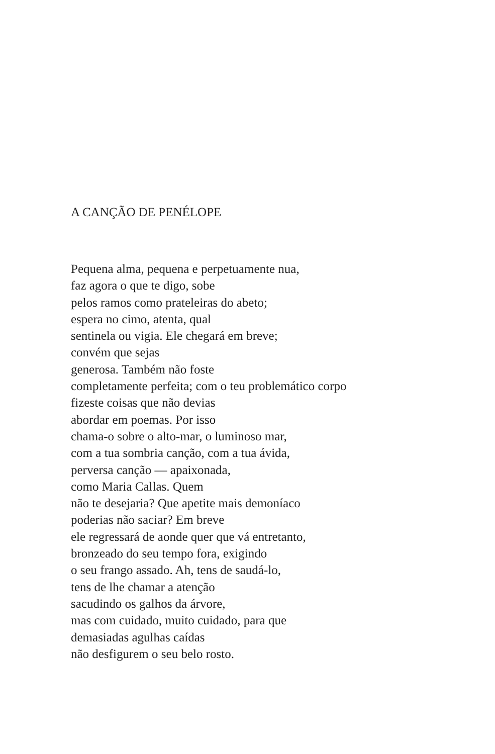A CANÇÃO DE PENÉLOPE
Pequena alma, pequena e perpetuamente nua,
faz agora o que te digo, sobe
pelos ramos como prateleiras do abeto;
espera no cimo, atenta, qual
sentinela ou vigia. Ele chegará em breve;
convém que sejas
generosa. Também não foste
completamente perfeita; com o teu problemático corpo
fizeste coisas que não devias
abordar em poemas. Por isso
chama-o sobre o alto-mar, o luminoso mar,
com a tua sombria canção, com a tua ávida,
perversa canção — apaixonada,
como Maria Callas. Quem
não te desejaria? Que apetite mais demoníaco
poderias não saciar? Em breve
ele regressará de aonde quer que vá entretanto,
bronzeado do seu tempo fora, exigindo
o seu frango assado. Ah, tens de saudá-lo,
tens de lhe chamar a atenção
sacudindo os galhos da árvore,
mas com cuidado, muito cuidado, para que
demasiadas agulhas caídas
não desfigurem o seu belo rosto.